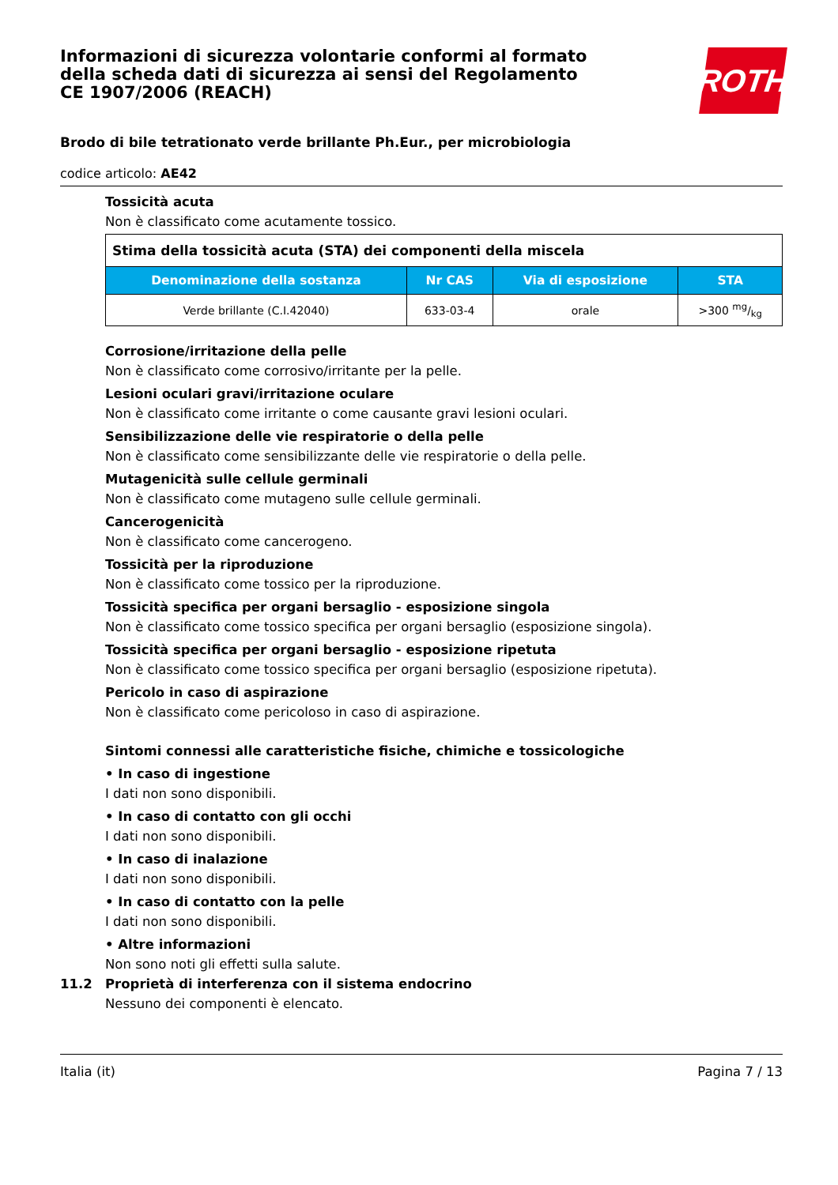Informazioni di sicurezza volontarie conformi al formato della scheda dati di sicurezza ai sensi del Regolamento CE 1907/2006 (REACH)
ROTH
Brodo di bile tetrationato verde brillante Ph.Eur., per microbiologia
codice articolo: AE42
Tossicità acuta
Non è classificato come acutamente tossico.
| Stima della tossicità acuta (STA) dei componenti della miscela | | | |
| Denominazione della sostanza | Nr CAS | Via di esposizione | STA |
| Verde brillante (C.I.42040) | 633-03-4 | orale | >300 mg/kg |
Corrosione/irritazione della pelle
Non è classificato come corrosivo/irritante per la pelle.
Lesioni oculari gravi/irritazione oculare
Non è classificato come irritante o come causante gravi lesioni oculari.
Sensibilizzazione delle vie respiratorie o della pelle
Non è classificato come sensibilizzante delle vie respiratorie o della pelle.
Mutagenicità sulle cellule germinali
Non è classificato come mutageno sulle cellule germinali.
Cancerogenicità
Non è classificato come cancerogeno.
Tossicità per la riproduzione
Non è classificato come tossico per la riproduzione.
Tossicità specifica per organi bersaglio - esposizione singola
Non è classificato come tossico specifica per organi bersaglio (esposizione singola).
Tossicità specifica per organi bersaglio - esposizione ripetuta
Non è classificato come tossico specifica per organi bersaglio (esposizione ripetuta).
Pericolo in caso di aspirazione
Non è classificato come pericoloso in caso di aspirazione.
Sintomi connessi alle caratteristiche fisiche, chimiche e tossicologiche
• In caso di ingestione
I dati non sono disponibili.
• In caso di contatto con gli occhi
I dati non sono disponibili.
• In caso di inalazione
I dati non sono disponibili.
• In caso di contatto con la pelle
I dati non sono disponibili.
• Altre informazioni
Non sono noti gli effetti sulla salute.
11.2 Proprietà di interferenza con il sistema endocrino
Nessuno dei componenti è elencato.
Italia (it) Pagina 7 / 13